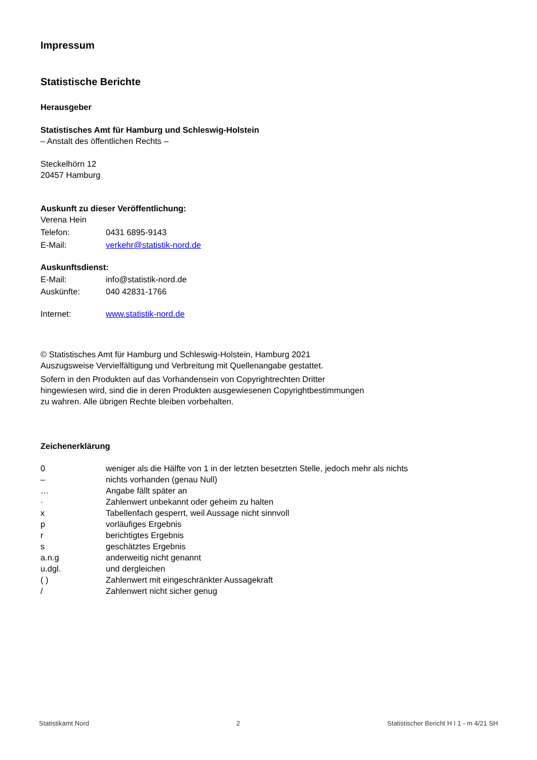Impressum
Statistische Berichte
Herausgeber
Statistisches Amt für Hamburg und Schleswig-Holstein
– Anstalt des öffentlichen Rechts –
Steckelhörn 12
20457 Hamburg
Auskunft zu dieser Veröffentlichung:
Verena Hein
Telefon: 0431 6895-9143
E-Mail: verkehr@statistik-nord.de
Auskunftsdienst:
E-Mail: info@statistik-nord.de
Auskünfte: 040 42831-1766
Internet: www.statistik-nord.de
© Statistisches Amt für Hamburg und Schleswig-Holstein, Hamburg 2021
Auszugsweise Vervielfältigung und Verbreitung mit Quellenangabe gestattet.
Sofern in den Produkten auf das Vorhandensein von Copyrightrechten Dritter
hingewiesen wird, sind die in deren Produkten ausgewiesenen Copyrightbestimmungen
zu wahren. Alle übrigen Rechte bleiben vorbehalten.
Zeichenerklärung
0 weniger als die Hälfte von 1 in der letzten besetzten Stelle, jedoch mehr als nichts
– nichts vorhanden (genau Null)
… Angabe fällt später an
· Zahlenwert unbekannt oder geheim zu halten
x Tabellenfach gesperrt, weil Aussage nicht sinnvoll
p vorläufiges Ergebnis
r berichtigtes Ergebnis
s geschätztes Ergebnis
a.n.g anderweitig nicht genannt
u.dgl. und dergleichen
( ) Zahlenwert mit eingeschränkter Aussagekraft
/ Zahlenwert nicht sicher genug
Statistikamt Nord 2 Statistischer Bericht H I 1 - m 4/21 SH